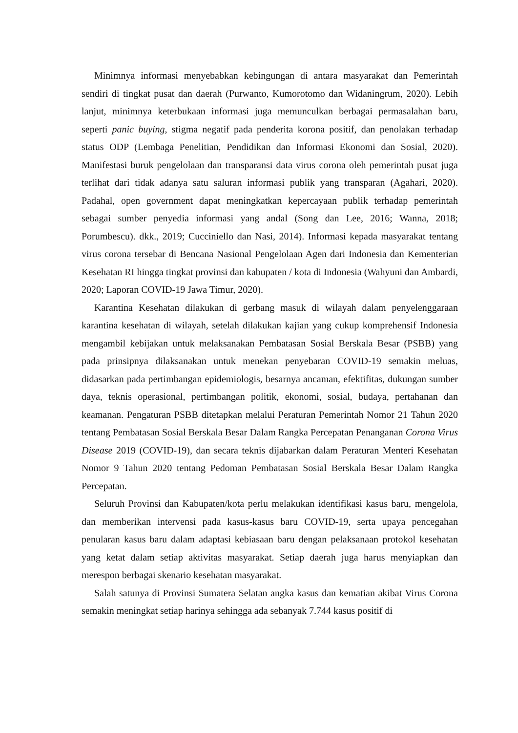Minimnya informasi menyebabkan kebingungan di antara masyarakat dan Pemerintah sendiri di tingkat pusat dan daerah (Purwanto, Kumorotomo dan Widaningrum, 2020). Lebih lanjut, minimnya keterbukaan informasi juga memunculkan berbagai permasalahan baru, seperti panic buying, stigma negatif pada penderita korona positif, dan penolakan terhadap status ODP (Lembaga Penelitian, Pendidikan dan Informasi Ekonomi dan Sosial, 2020). Manifestasi buruk pengelolaan dan transparansi data virus corona oleh pemerintah pusat juga terlihat dari tidak adanya satu saluran informasi publik yang transparan (Agahari, 2020). Padahal, open government dapat meningkatkan kepercayaan publik terhadap pemerintah sebagai sumber penyedia informasi yang andal (Song dan Lee, 2016; Wanna, 2018; Porumbescu). dkk., 2019; Cucciniello dan Nasi, 2014). Informasi kepada masyarakat tentang virus corona tersebar di Bencana Nasional Pengelolaan Agen dari Indonesia dan Kementerian Kesehatan RI hingga tingkat provinsi dan kabupaten / kota di Indonesia (Wahyuni dan Ambardi, 2020; Laporan COVID-19 Jawa Timur, 2020).
Karantina Kesehatan dilakukan di gerbang masuk di wilayah dalam penyelenggaraan karantina kesehatan di wilayah, setelah dilakukan kajian yang cukup komprehensif Indonesia mengambil kebijakan untuk melaksanakan Pembatasan Sosial Berskala Besar (PSBB) yang pada prinsipnya dilaksanakan untuk menekan penyebaran COVID-19 semakin meluas, didasarkan pada pertimbangan epidemiologis, besarnya ancaman, efektifitas, dukungan sumber daya, teknis operasional, pertimbangan politik, ekonomi, sosial, budaya, pertahanan dan keamanan. Pengaturan PSBB ditetapkan melalui Peraturan Pemerintah Nomor 21 Tahun 2020 tentang Pembatasan Sosial Berskala Besar Dalam Rangka Percepatan Penanganan Corona Virus Disease 2019 (COVID-19), dan secara teknis dijabarkan dalam Peraturan Menteri Kesehatan Nomor 9 Tahun 2020 tentang Pedoman Pembatasan Sosial Berskala Besar Dalam Rangka Percepatan.
Seluruh Provinsi dan Kabupaten/kota perlu melakukan identifikasi kasus baru, mengelola, dan memberikan intervensi pada kasus-kasus baru COVID-19, serta upaya pencegahan penularan kasus baru dalam adaptasi kebiasaan baru dengan pelaksanaan protokol kesehatan yang ketat dalam setiap aktivitas masyarakat. Setiap daerah juga harus menyiapkan dan merespon berbagai skenario kesehatan masyarakat.
Salah satunya di Provinsi Sumatera Selatan angka kasus dan kematian akibat Virus Corona semakin meningkat setiap harinya sehingga ada sebanyak 7.744 kasus positif di